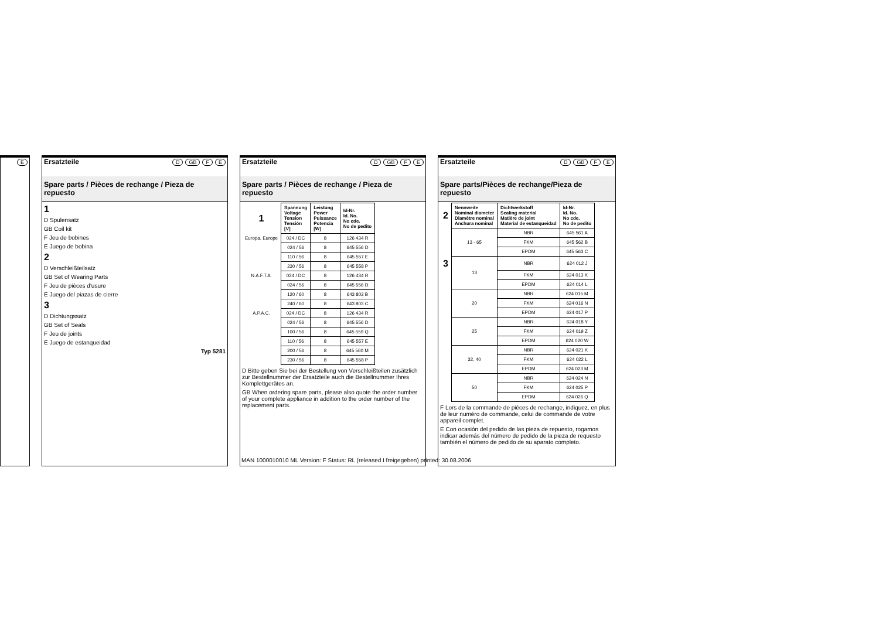E
Ersatzteile D GB F E
Spare parts / Pièces de rechange / Pieza de repuesto
1
D Spulensatz
GB Coil kit
F Jeu de bobines
E Juego de bobina
2
D Verschleißteilsatz
GB Set of Wearing Parts
F Jeu de pièces d'usure
E Juego del piazas de cierre
3
D Dichtungssatz
GB Set of Seals
F Jeu de joints
E Juego de estanqueidad
Typ 5281
Ersatzteile D GB F E
Spare parts / Pièces de rechange / Pieza de repuesto
| 1 | Spannung Voltage Tension Tensión [V] | Leistung Power Puissance Potencia [W] | Id-Nr. Id. No. No cde. No de pedito |
| Europa, Europe | 024 / DC | 8 | 126 434 R |
| | 024 / 56 | 8 | 645 556 D |
| | 110 / 56 | 8 | 645 557 E |
| | 230 / 56 | 8 | 645 558 P |
| N.A.F.T.A. | 024 / DC | 8 | 126 434 R |
| | 024 / 56 | 8 | 645 556 D |
| | 120 / 60 | 8 | 643 802 B |
| | 240 / 60 | 8 | 643 803 C |
| A.P.A.C. | 024 / DC | 8 | 126 434 R |
| | 024 / 56 | 8 | 645 556 D |
| | 100 / 56 | 8 | 645 559 Q |
| | 110 / 56 | 8 | 645 557 E |
| | 200 / 56 | 8 | 645 560 M |
| | 230 / 56 | 8 | 645 558 P |
D Bitte geben Sie bei der Bestellung von Verschleißteilen zusätzlich zur Bestellnummer der Ersatzteile auch die Bestellnummer Ihres Komplettgerätes an.
GB When ordering spare parts, please also quote the order number of your complete appliance in addition to the order number of the replacement parts.
Ersatzteile D GB F E
Spare parts/Pièces de rechange/Pieza de repuesto
| 2 | Nennweite Nominal diameter Diamètre nominal Anchura nominal | Dichtwerkstoff Sealing material Matière de joint Material de estanqueidad | Id-Nr. Id. No. No cde. No de pedito |
| | 13 - 65 | NBR | 645 561 A |
| | | FKM | 645 562 B |
| | | EPDM | 645 563 C |
| 3 | 13 | NBR | 624 012 J |
| | | FKM | 624 013 K |
| | | EPDM | 624 014 L |
| | 20 | NBR | 624 015 M |
| | | FKM | 624 016 N |
| | | EPDM | 624 017 P |
| | 25 | NBR | 624 018 Y |
| | | FKM | 624 019 Z |
| | | EPDM | 624 020 W |
| | 32, 40 | NBR | 624 021 K |
| | | FKM | 624 022 L |
| | | EPDM | 624 023 M |
| | 50 | NBR | 624 024 N |
| | | FKM | 624 025 P |
| | | EPDM | 624 026 Q |
F Lors de la commande de pièces de rechange, indiquez, en plus de leur numéro de commande, celui de commande de votre appareil complet.
E Con ocasión del pedido de las pieza de repuesto, rogamos indicar además del número de pedido de la pieza de requesto también el número de pedido de su aparato completo.
MAN 1000010010 ML Version: F Status: RL (released I freigegeben) printed: 30.08.2006